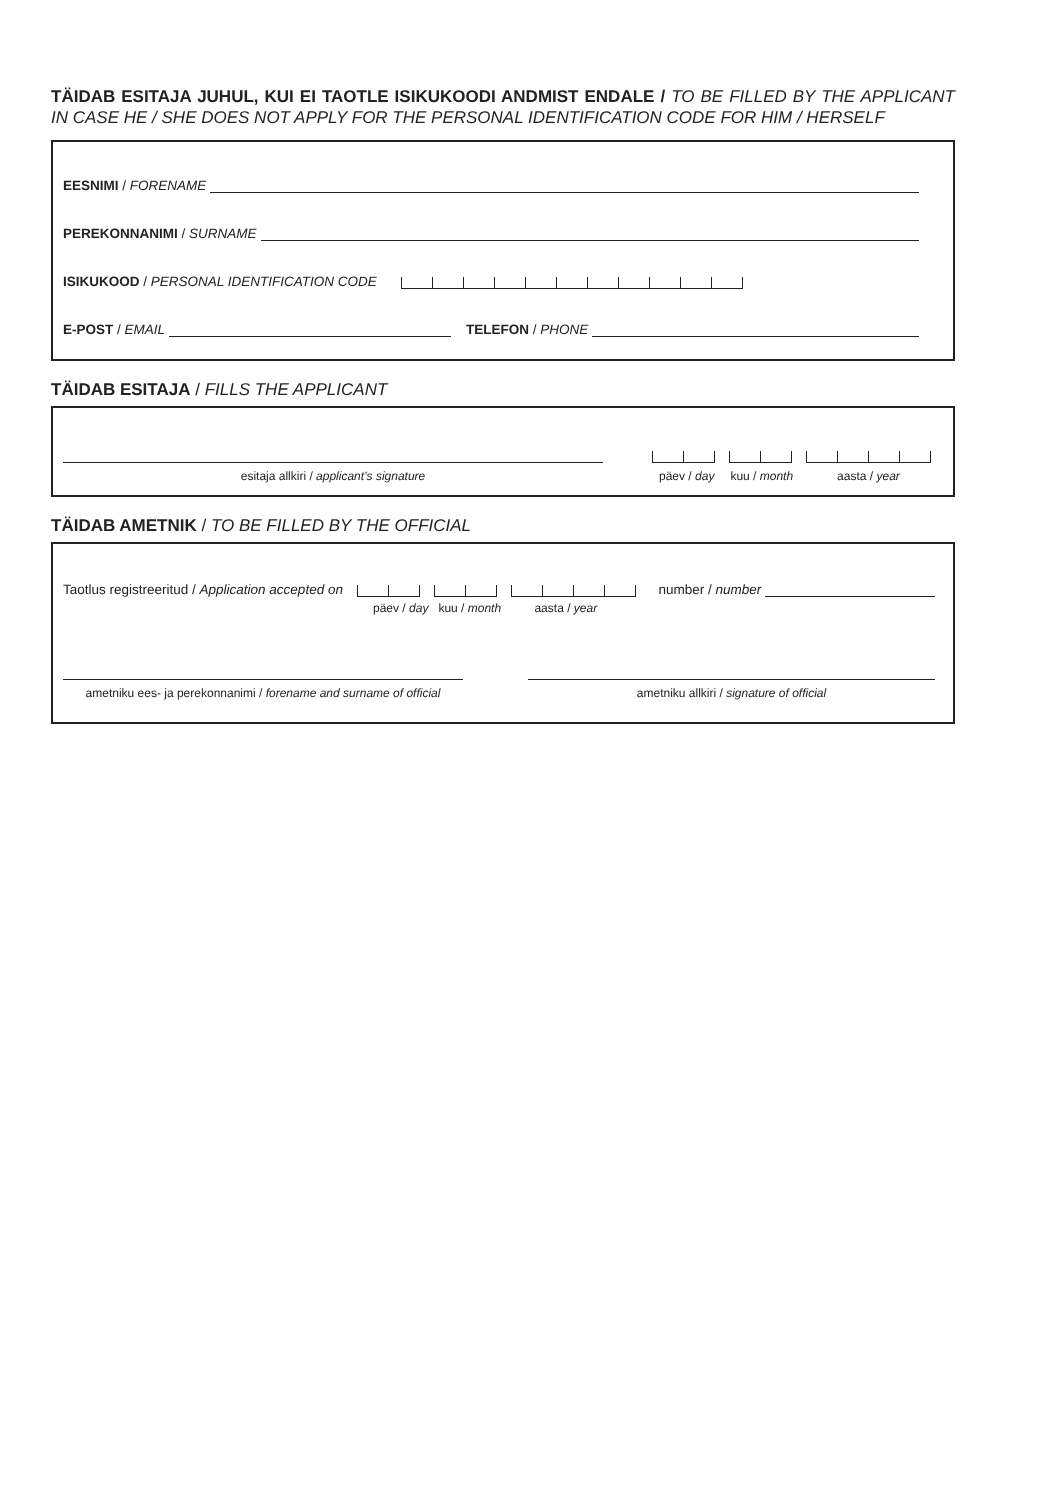TÄIDAB ESITAJA JUHUL, KUI EI TAOTLE ISIKUKOODI ANDMIST ENDALE / TO BE FILLED BY THE APPLICANT IN CASE HE / SHE DOES NOT APPLY FOR THE PERSONAL IDENTIFICATION CODE FOR HIM / HERSELF
EESNIMI / FORENAME
PEREKONNANIMI / SURNAME
ISIKUKOOD / PERSONAL IDENTIFICATION CODE
E-POST / EMAIL
TELEFON / PHONE
TÄIDAB ESITAJA / FILLS THE APPLICANT
esitaja allkiri / applicant’s signature päev / day kuu / month aasta / year
TÄIDAB AMETNIK / TO BE FILLED BY THE OFFICIAL
Taotlus registreeritud / Application accepted on
number / number
päev / day kuu / month aasta / year
ametniku ees- ja perekonnanimi / forename and surname of official ametniku allkiri / signature of official